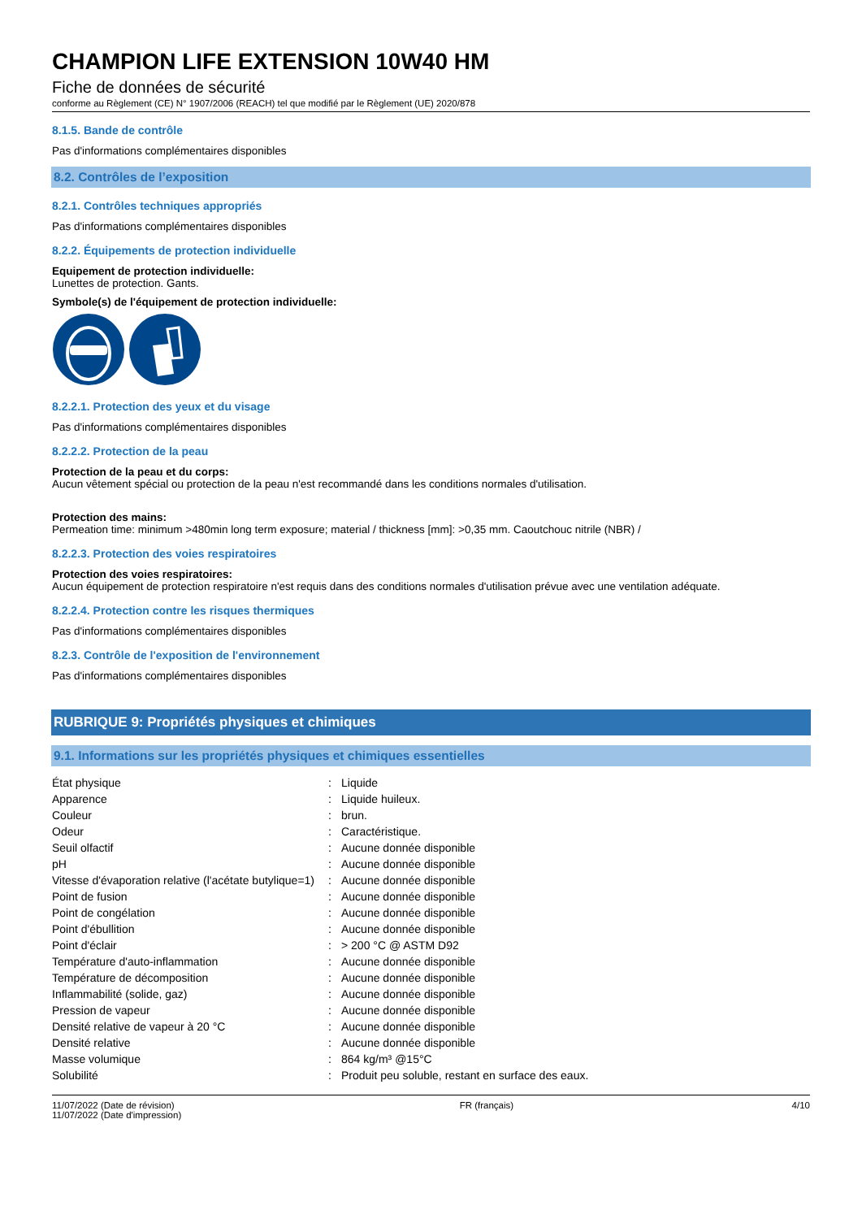CHAMPION LIFE EXTENSION 10W40 HM
Fiche de données de sécurité
conforme au Règlement (CE) N° 1907/2006 (REACH) tel que modifié par le Règlement (UE) 2020/878
8.1.5. Bande de contrôle
Pas d'informations complémentaires disponibles
8.2. Contrôles de l’exposition
8.2.1. Contrôles techniques appropriés
Pas d'informations complémentaires disponibles
8.2.2. Équipements de protection individuelle
Equipement de protection individuelle:
Lunettes de protection. Gants.
Symbole(s) de l'équipement de protection individuelle:
8.2.2.1. Protection des yeux et du visage
Pas d'informations complémentaires disponibles
8.2.2.2. Protection de la peau
Protection de la peau et du corps:
Aucun vêtement spécial ou protection de la peau n'est recommandé dans les conditions normales d'utilisation.
Protection des mains:
Permeation time: minimum >480min long term exposure; material / thickness [mm]: >0,35 mm. Caoutchouc nitrile (NBR) /
8.2.2.3. Protection des voies respiratoires
Protection des voies respiratoires:
Aucun équipement de protection respiratoire n'est requis dans des conditions normales d'utilisation prévue avec une ventilation adéquate.
8.2.2.4. Protection contre les risques thermiques
Pas d'informations complémentaires disponibles
8.2.3. Contrôle de l'exposition de l'environnement
Pas d'informations complémentaires disponibles
RUBRIQUE 9: Propriétés physiques et chimiques
9.1. Informations sur les propriétés physiques et chimiques essentielles
| État physique | : | Liquide |
| Apparence | : | Liquide huileux. |
| Couleur | : | brun. |
| Odeur | : | Caractéristique. |
| Seuil olfactif | : | Aucune donnée disponible |
| pH | : | Aucune donnée disponible |
| Vitesse d'évaporation relative (l'acétate butylique=1) | : | Aucune donnée disponible |
| Point de fusion | : | Aucune donnée disponible |
| Point de congélation | : | Aucune donnée disponible |
| Point d'ébullition | : | Aucune donnée disponible |
| Point d'éclair | : | > 200 °C @ ASTM D92 |
| Température d'auto-inflammation | : | Aucune donnée disponible |
| Température de décomposition | : | Aucune donnée disponible |
| Inflammabilité (solide, gaz) | : | Aucune donnée disponible |
| Pression de vapeur | : | Aucune donnée disponible |
| Densité relative de vapeur à 20 °C | : | Aucune donnée disponible |
| Densité relative | : | Aucune donnée disponible |
| Masse volumique | : | 864 kg/m³ @15°C |
| Solubilité | : | Produit peu soluble, restant en surface des eaux. |
11/07/2022 (Date de révision)
11/07/2022 (Date d'impression)
FR (français) 4/10